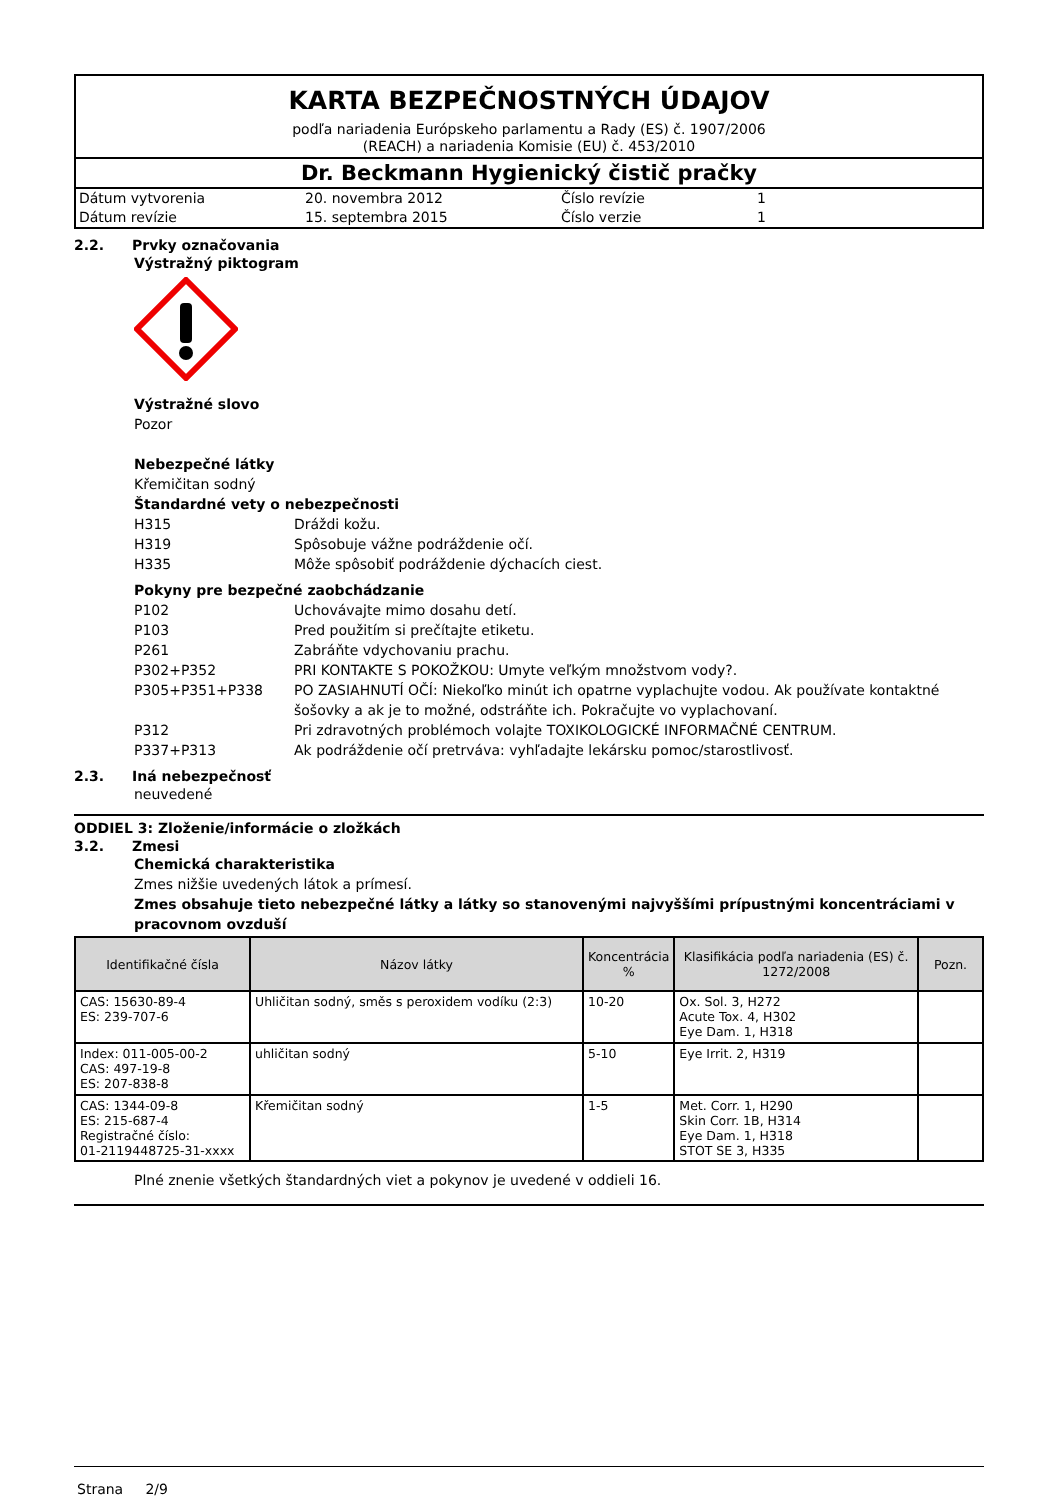KARTA BEZPEČNOSTNÝCH ÚDAJOV
podľa nariadenia Európskeho parlamentu a Rady (ES) č. 1907/2006
(REACH) a nariadenia Komisie (EU) č. 453/2010
Dr. Beckmann Hygienický čistič pračky
| Dátum vytvorenia | 20. novembra 2012 | Číslo revízie | 1 |
| Dátum revízie | 15. septembra 2015 | Číslo verzie | 1 |
2.2. Prvky označovania
Výstražný piktogram
Výstražné slovo
Pozor
Nebezpečné látky
Křemičitan sodný
Štandardné vety o nebezpečnosti
H315 Dráždi kožu.
H319 Spôsobuje vážne podráždenie očí.
H335 Môže spôsobiť podráždenie dýchacích ciest.
Pokyny pre bezpečné zaobchádzanie
P102 Uchovávajte mimo dosahu detí.
P103 Pred použitím si prečítajte etiketu.
P261 Zabráňte vdychovaniu prachu.
P302+P352 PRI KONTAKTE S POKOŽKOU: Umyte veľkým množstvom vody?.
P305+P351+P338 PO ZASIAHNUTÍ OČÍ: Niekoľko minút ich opatrne vyplachujte vodou. Ak používate kontaktné šošovky a ak je to možné, odstráňte ich. Pokračujte vo vyplachovaní.
P312 Pri zdravotných problémoch volajte TOXIKOLOGICKÉ INFORMAČNÉ CENTRUM.
P337+P313 Ak podráždenie očí pretrváva: vyhľadajte lekársku pomoc/starostlivosť.
2.3. Iná nebezpečnosť
neuvedené
ODDIEL 3: Zloženie/informácie o zložkách
3.2. Zmesi
Chemická charakteristika
Zmes nižšie uvedených látok a prímesí.
Zmes obsahuje tieto nebezpečné látky a látky so stanovenými najvyššími prípustnými koncentráciami v pracovnom ovzduší
| Identifikačné čísla | Názov látky | Koncentrácia % | Klasifikácia podľa nariadenia (ES) č. 1272/2008 | Pozn. |
| --- | --- | --- | --- | --- |
| CAS: 15630-89-4 ES: 239-707-6 | Uhličitan sodný, směs s peroxidem vodíku (2:3) | 10-20 | Ox. Sol. 3, H272 Acute Tox. 4, H302 Eye Dam. 1, H318 | |
| Index: 011-005-00-2 CAS: 497-19-8 ES: 207-838-8 | uhličitan sodný | 5-10 | Eye Irrit. 2, H319 | |
| CAS: 1344-09-8 ES: 215-687-4 Registračné číslo: 01-2119448725-31-xxxx | Křemičitan sodný | 1-5 | Met. Corr. 1, H290 Skin Corr. 1B, H314 Eye Dam. 1, H318 STOT SE 3, H335 | |
Plné znenie všetkých štandardných viet a pokynov je uvedené v oddieli 16.
Strana 2/9